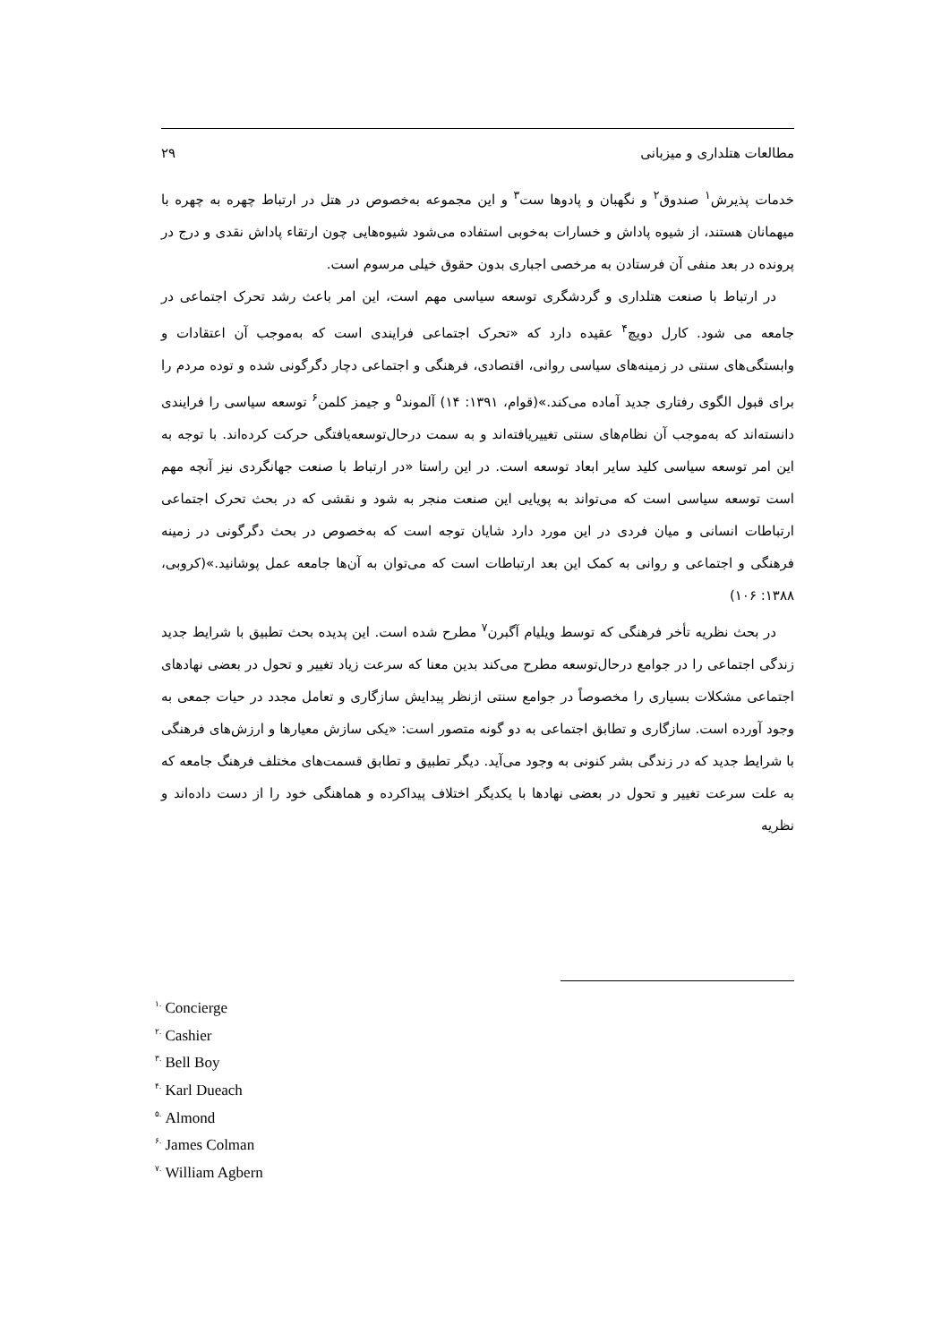مطالعات هتلداری و میزبانی ۲۹
خدمات پذیرش<sup>۱</sup> صندوق<sup>۲</sup> و نگهبان و پادوها ست<sup>۳</sup> و این مجموعه به‌خصوص در هتل در ارتباط چهره به چهره با میهمانان هستند، از شیوه پاداش و خسارات به‌خوبی استفاده می‌شود شیوه‌هایی چون ارتقاء پاداش نقدی و درج در پرونده در بعد منفی آن فرستادن به مرخصی اجباری بدون حقوق خیلی مرسوم است.
در ارتباط با صنعت هتلداری و گردشگری توسعه سیاسی مهم است، این امر باعث رشد تحرک اجتماعی در جامعه می شود. کارل دویچ<sup>۴</sup> عقیده دارد که «تحرک اجتماعی فرایندی است که به‌موجب آن اعتقادات و وابستگی‌های سنتی در زمینه‌های سیاسی روانی، اقتصادی، فرهنگی و اجتماعی دچار دگرگونی شده و توده مردم را برای قبول الگوی رفتاری جدید آماده می‌کند.»(قوام، ۱۳۹۱: ۱۴) آلموند<sup>۵</sup> و جیمز کلمن<sup>۶</sup> توسعه سیاسی را فرایندی دانسته‌اند که به‌موجب آن نظام‌های سنتی تغییریافته‌اند و به سمت درحال‌توسعه‌یافتگی حرکت کرده‌اند. با توجه به این امر توسعه سیاسی کلید سایر ابعاد توسعه است. در این راستا «در ارتباط با صنعت جهانگردی نیز آنچه مهم است توسعه سیاسی است که می‌تواند به پویایی این صنعت منجر به شود و نقشی که در بحث تحرک اجتماعی ارتباطات انسانی و میان فردی در این مورد دارد شایان توجه است که به‌خصوص در بحث دگرگونی در زمینه فرهنگی و اجتماعی و روانی به کمک این بعد ارتباطات است که می‌توان به آن‌ها جامعه عمل پوشانید.»(کروبی، ۱۳۸۸: ۱۰۶)
در بحث نظریه تأخر فرهنگی که توسط ویلیام آگبرن<sup>۷</sup> مطرح شده است. این پدیده بحث تطبیق با شرایط جدید زندگی اجتماعی را در جوامع درحال‌توسعه مطرح می‌کند بدین معنا که سرعت زیاد تغییر و تحول در بعضی نهادهای اجتماعی مشکلات بسیاری را مخصوصاً در جوامع سنتی ازنظر پیدایش سازگاری و تعامل مجدد در حیات جمعی به وجود آورده است. سازگاری و تطابق اجتماعی به دو گونه متصور است: «یکی سازش معیارها و ارزش‌های فرهنگی با شرایط جدید که در زندگی بشر کنونی به وجود می‌آید. دیگر تطبیق و تطابق قسمت‌های مختلف فرهنگ جامعه که به علت سرعت تغییر و تحول در بعضی نهادها با یکدیگر اختلاف پیداکرده و هماهنگی خود را از دست داده‌اند و نظریه
<sup>۱.</sup> Concierge
<sup>۲.</sup> Cashier
<sup>۳.</sup> Bell Boy
<sup>۴.</sup> Karl Dueach
<sup>۵.</sup> Almond
<sup>۶.</sup> James Colman
<sup>۷.</sup> William Agbern